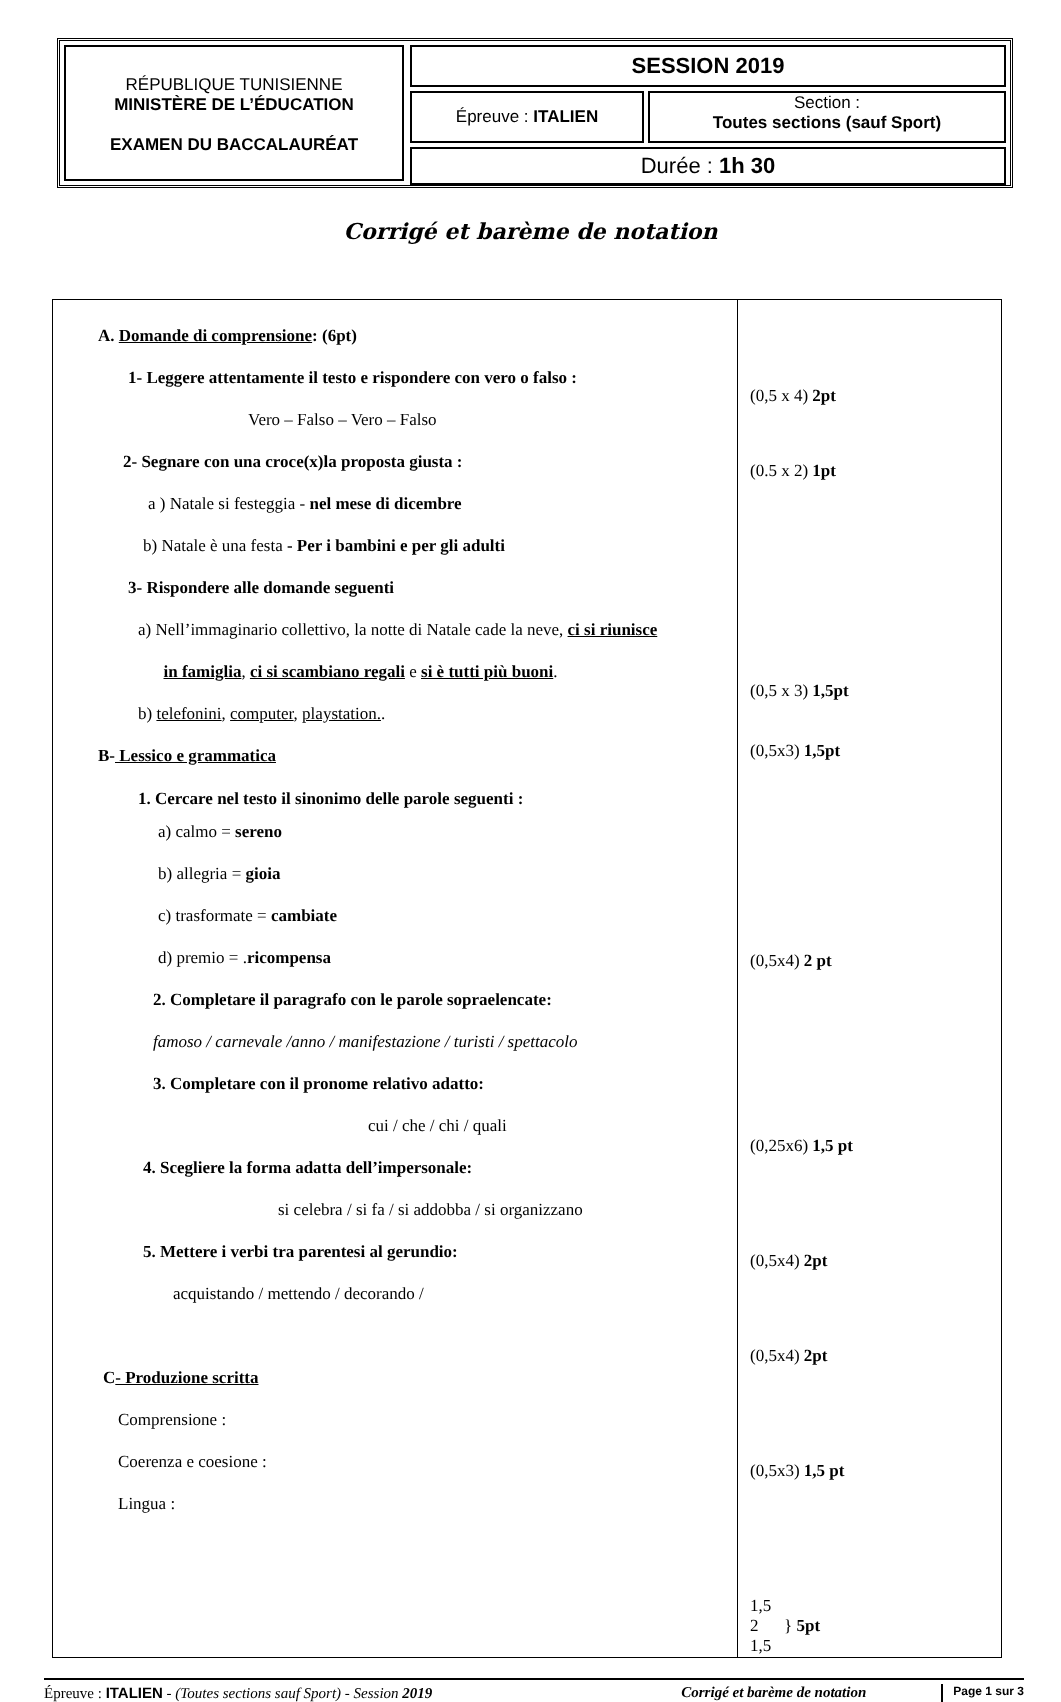RÉPUBLIQUE TUNISIENNE
MINISTÈRE DE L’ÉDUCATION
EXAMEN DU BACCALAURÉAT
SESSION 2019
Épreuve : ITALIEN
Section :
Toutes sections (sauf Sport)
Durée : 1h 30
Corrigé et barème de notation
| A. Domande di comprensione : (6pt) 1- Leggere attentamente il testo e rispondere con vero o falso : Vero – Falso – Vero – Falso 2- Segnare con una croce(x)la proposta giusta : a ) Natale si festeggia - nel mese di dicembre b) Natale è una festa - Per i bambini e per gli adulti 3- Rispondere alle domande seguenti a) Nell’immaginario collettivo, la notte di Natale cade la neve, ci si riunisce in famiglia , ci si scambiano regali e si è tutti più buoni . b) telefonini , computer , playstation. . B- Lessico e grammatica 1. Cercare nel testo il sinonimo delle parole seguenti : a) calmo = sereno b) allegria = gioia c) trasformate = cambiate d) premio = . ricompensa 2. Completare il paragrafo con le parole sopraelencate: famoso / carnevale /anno / manifestazione / turisti / spettacolo 3. Completare con il pronome relativo adatto: cui / che / chi / quali 4. Scegliere la forma adatta dell’impersonale: si celebra / si fa / si addobba / si organizzano 5. Mettere i verbi tra parentesi al gerundio: acquistando / mettendo / decorando / C - Produzione scritta Comprensione : Coerenza e coesione : Lingua : | (0,5 x 4) 2pt (0.5 x 2) 1pt (0,5 x 3) 1,5pt (0,5x3) 1,5pt (0,5x4) 2 pt (0,25x6) 1,5 pt (0,5x4) 2pt (0,5x4) 2pt (0,5x3) 1,5 pt 1,5 2 } 5pt 1,5 |
Épreuve : ITALIEN - (Toutes sections sauf Sport) - Session 2019 Corrigé et barème de notation Page 1 sur 3